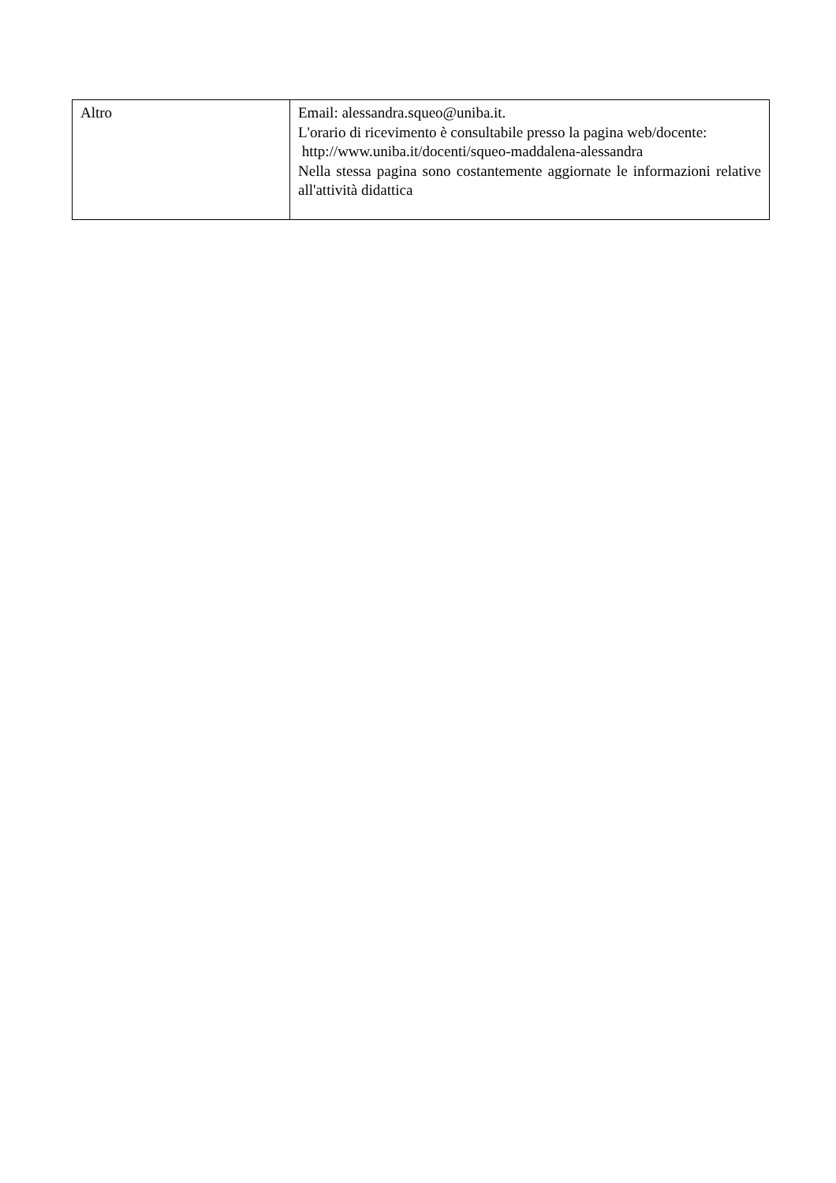| Altro | Email: alessandra.squeo@uniba.it. L'orario di ricevimento è consultabile presso la pagina web/docente: http://www.uniba.it/docenti/squeo-maddalena-alessandra Nella stessa pagina sono costantemente aggiornate le informazioni relative all'attività didattica |